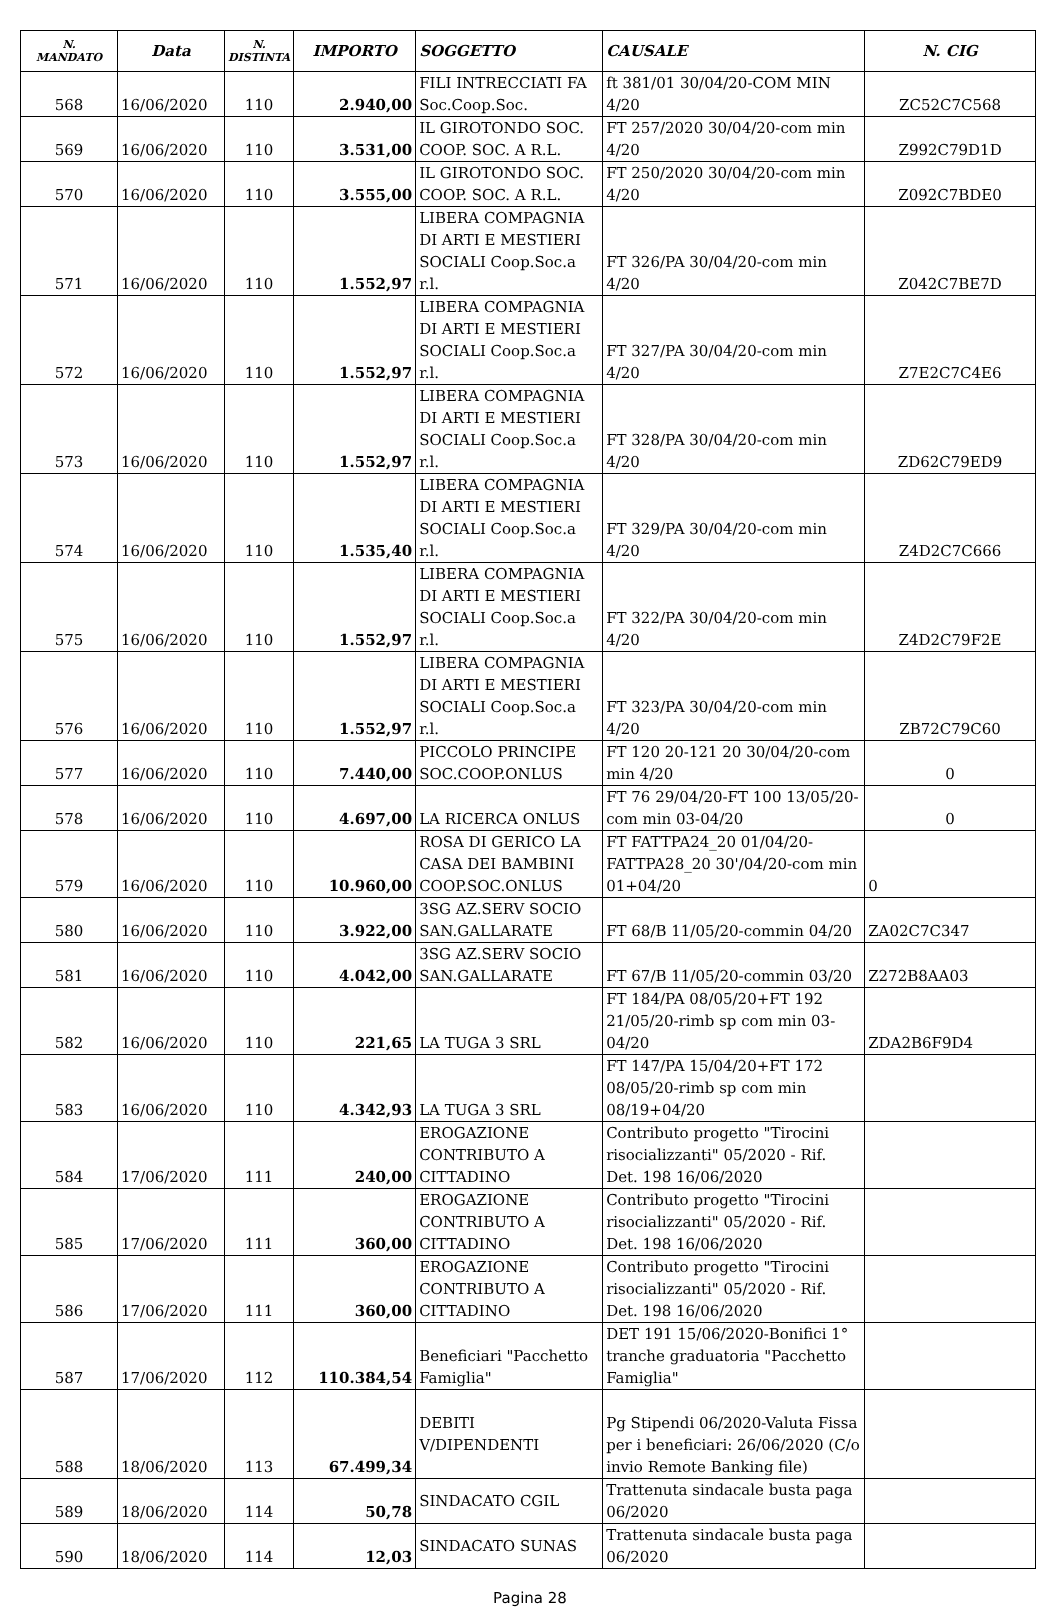| N. MANDATO | Data | N. DISTINTA | IMPORTO | SOGGETTO | CAUSALE | N. CIG |
| --- | --- | --- | --- | --- | --- | --- |
| 568 | 16/06/2020 | 110 | 2.940,00 | FILI INTRECCIATI FA Soc.Coop.Soc. | ft 381/01 30/04/20-COM MIN 4/20 | ZC52C7C568 |
| 569 | 16/06/2020 | 110 | 3.531,00 | IL GIROTONDO SOC. COOP. SOC. A R.L. | FT 257/2020 30/04/20-com min 4/20 | Z992C79D1D |
| 570 | 16/06/2020 | 110 | 3.555,00 | IL GIROTONDO SOC. COOP. SOC. A R.L. | FT 250/2020 30/04/20-com min 4/20 | Z092C7BDE0 |
| 571 | 16/06/2020 | 110 | 1.552,97 | LIBERA COMPAGNIA DI ARTI E MESTIERI SOCIALI Coop.Soc.a r.l. | FT 326/PA 30/04/20-com min 4/20 | Z042C7BE7D |
| 572 | 16/06/2020 | 110 | 1.552,97 | LIBERA COMPAGNIA DI ARTI E MESTIERI SOCIALI Coop.Soc.a r.l. | FT 327/PA 30/04/20-com min 4/20 | Z7E2C7C4E6 |
| 573 | 16/06/2020 | 110 | 1.552,97 | LIBERA COMPAGNIA DI ARTI E MESTIERI SOCIALI Coop.Soc.a r.l. | FT 328/PA 30/04/20-com min 4/20 | ZD62C79ED9 |
| 574 | 16/06/2020 | 110 | 1.535,40 | LIBERA COMPAGNIA DI ARTI E MESTIERI SOCIALI Coop.Soc.a r.l. | FT 329/PA 30/04/20-com min 4/20 | Z4D2C7C666 |
| 575 | 16/06/2020 | 110 | 1.552,97 | LIBERA COMPAGNIA DI ARTI E MESTIERI SOCIALI Coop.Soc.a r.l. | FT 322/PA 30/04/20-com min 4/20 | Z4D2C79F2E |
| 576 | 16/06/2020 | 110 | 1.552,97 | LIBERA COMPAGNIA DI ARTI E MESTIERI SOCIALI Coop.Soc.a r.l. | FT 323/PA 30/04/20-com min 4/20 | ZB72C79C60 |
| 577 | 16/06/2020 | 110 | 7.440,00 | PICCOLO PRINCIPE SOC.COOP.ONLUS | FT 120 20-121 20 30/04/20-com min 4/20 | 0 |
| 578 | 16/06/2020 | 110 | 4.697,00 | LA RICERCA ONLUS | FT 76 29/04/20-FT 100 13/05/20-com min 03-04/20 | 0 |
| 579 | 16/06/2020 | 110 | 10.960,00 | ROSA DI GERICO LA CASA DEI BAMBINI COOP.SOC.ONLUS | FT FATTPA24_20 01/04/20-FATTPA28_20 30'/04/20-com min 01+04/20 | 0 |
| 580 | 16/06/2020 | 110 | 3.922,00 | 3SG AZ.SERV SOCIO SAN.GALLARATE | FT 68/B 11/05/20-commin 04/20 | ZA02C7C347 |
| 581 | 16/06/2020 | 110 | 4.042,00 | 3SG AZ.SERV SOCIO SAN.GALLARATE | FT 67/B 11/05/20-commin 03/20 | Z272B8AA03 |
| 582 | 16/06/2020 | 110 | 221,65 | LA TUGA 3 SRL | FT 184/PA 08/05/20+FT 192 21/05/20-rimb sp com min 03-04/20 | ZDA2B6F9D4 |
| 583 | 16/06/2020 | 110 | 4.342,93 | LA TUGA 3 SRL | FT 147/PA 15/04/20+FT 172 08/05/20-rimb sp com min 08/19+04/20 | |
| 584 | 17/06/2020 | 111 | 240,00 | EROGAZIONE CONTRIBUTO A CITTADINO | Contributo progetto "Tirocini risocializzanti" 05/2020 - Rif. Det. 198 16/06/2020 | |
| 585 | 17/06/2020 | 111 | 360,00 | EROGAZIONE CONTRIBUTO A CITTADINO | Contributo progetto "Tirocini risocializzanti" 05/2020 - Rif. Det. 198 16/06/2020 | |
| 586 | 17/06/2020 | 111 | 360,00 | EROGAZIONE CONTRIBUTO A CITTADINO | Contributo progetto "Tirocini risocializzanti" 05/2020 - Rif. Det. 198 16/06/2020 | |
| 587 | 17/06/2020 | 112 | 110.384,54 | Beneficiari "Pacchetto Famiglia" | DET 191 15/06/2020-Bonifici 1° tranche graduatoria "Pacchetto Famiglia" | |
| 588 | 18/06/2020 | 113 | 67.499,34 | DEBITI V/DIPENDENTI | Pg Stipendi 06/2020-Valuta Fissa per i beneficiari: 26/06/2020 (C/o invio Remote Banking file) | |
| 589 | 18/06/2020 | 114 | 50,78 | SINDACATO CGIL | Trattenuta sindacale busta paga 06/2020 | |
| 590 | 18/06/2020 | 114 | 12,03 | SINDACATO SUNAS | Trattenuta sindacale busta paga 06/2020 | |
Pagina 28